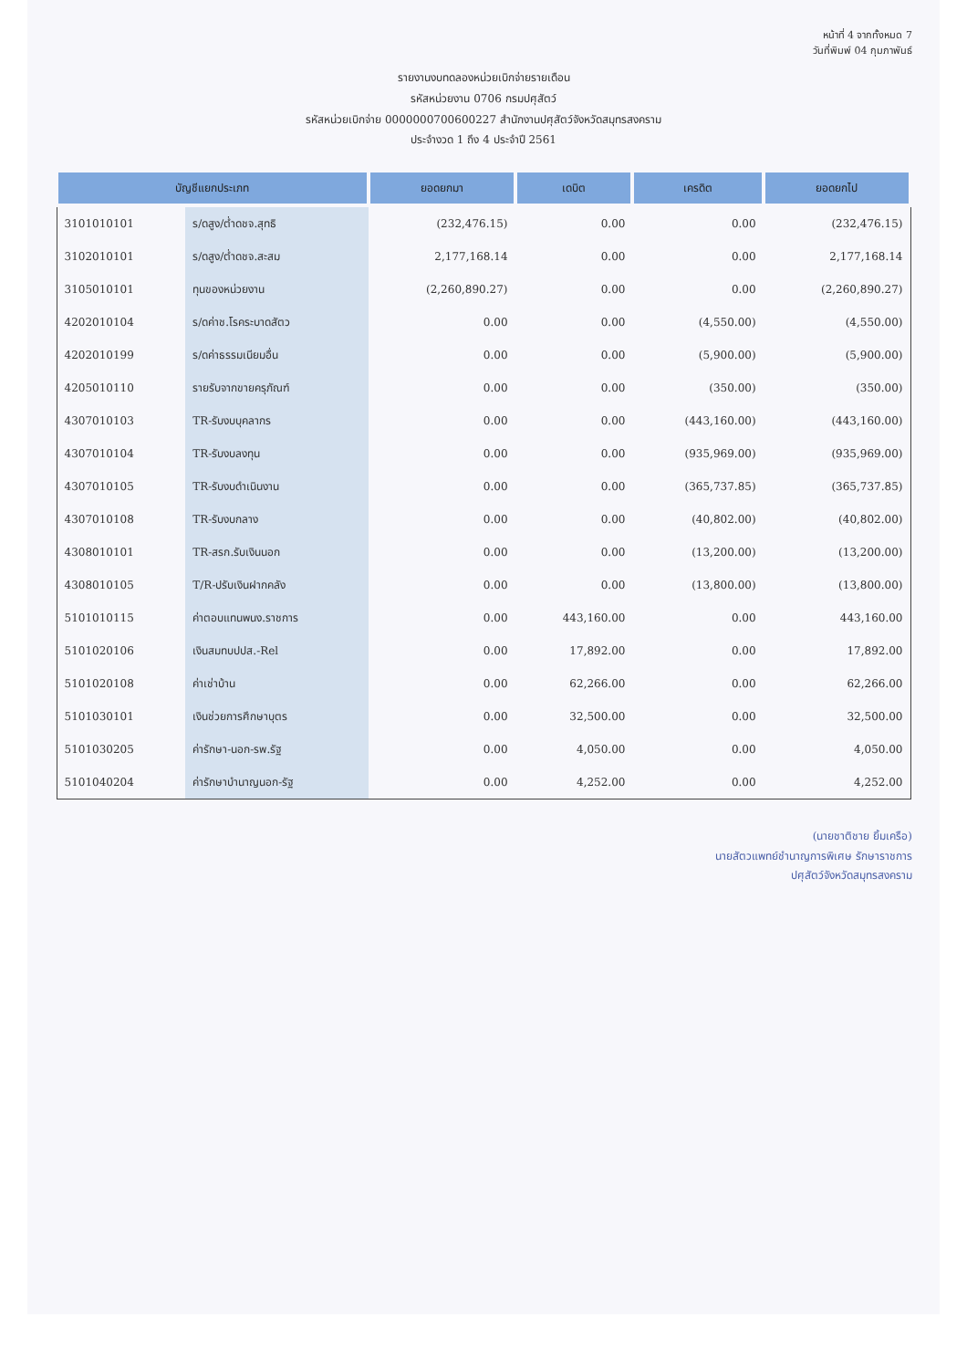หน้าที่ 4 จากทั้งหมด 7
วันที่พิมพ์ 04 กุมภาพันธ์
รายงานงบทดลองหน่วยเบิกจ่ายรายเดือน
รหัสหน่วยงาน 0706 กรมปศุสัตว์
รหัสหน่วยเบิกจ่าย 0000000700600227 สำนักงานปศุสัตว์จังหวัดสมุทรสงคราม
ประจำงวด 1 ถึง 4 ประจำปี 2561
| บัญชีแยกประเภท | | ยอดยกมา | เดบิต | เครดิต | ยอดยกไป |
| --- | --- | --- | --- | --- | --- |
| 3101010101 | ร/ดสูง/ต่ำดชจ.สุทธิ | (232,476.15) | 0.00 | 0.00 | (232,476.15) |
| 3102010101 | ร/ดสูง/ต่ำดชจ.สะสม | 2,177,168.14 | 0.00 | 0.00 | 2,177,168.14 |
| 3105010101 | ทุนของหน่วยงาน | (2,260,890.27) | 0.00 | 0.00 | (2,260,890.27) |
| 4202010104 | ร/ดค่าช.โรคระบาดสัตว | 0.00 | 0.00 | (4,550.00) | (4,550.00) |
| 4202010199 | ร/ดค่าธรรมเนียมอื่น | 0.00 | 0.00 | (5,900.00) | (5,900.00) |
| 4205010110 | รายรับจากขายครุภัณฑ์ | 0.00 | 0.00 | (350.00) | (350.00) |
| 4307010103 | TR-รับงบบุคลากร | 0.00 | 0.00 | (443,160.00) | (443,160.00) |
| 4307010104 | TR-รับงบลงทุน | 0.00 | 0.00 | (935,969.00) | (935,969.00) |
| 4307010105 | TR-รับงบดำเนินงาน | 0.00 | 0.00 | (365,737.85) | (365,737.85) |
| 4307010108 | TR-รับงบกลาง | 0.00 | 0.00 | (40,802.00) | (40,802.00) |
| 4308010101 | TR-สรก.รับเงินนอก | 0.00 | 0.00 | (13,200.00) | (13,200.00) |
| 4308010105 | T/R-ปรับเงินฝากคลัง | 0.00 | 0.00 | (13,800.00) | (13,800.00) |
| 5101010115 | ค่าตอบแทนพนง.ราชการ | 0.00 | 443,160.00 | 0.00 | 443,160.00 |
| 5101020106 | เงินสมทบปปส.-Rel | 0.00 | 17,892.00 | 0.00 | 17,892.00 |
| 5101020108 | ค่าเช่าบ้าน | 0.00 | 62,266.00 | 0.00 | 62,266.00 |
| 5101030101 | เงินช่วยการศึกษาบุตร | 0.00 | 32,500.00 | 0.00 | 32,500.00 |
| 5101030205 | ค่ารักษา-นอก-รพ.รัฐ | 0.00 | 4,050.00 | 0.00 | 4,050.00 |
| 5101040204 | ค่ารักษาบำนาญนอก-รัฐ | 0.00 | 4,252.00 | 0.00 | 4,252.00 |
(นายชาติชาย ยิ้มเครือ)
นายสัตวแพทย์ชำนาญการพิเศษ รักษาราชการ
ปศุสัตว์จังหวัดสมุทรสงคราม